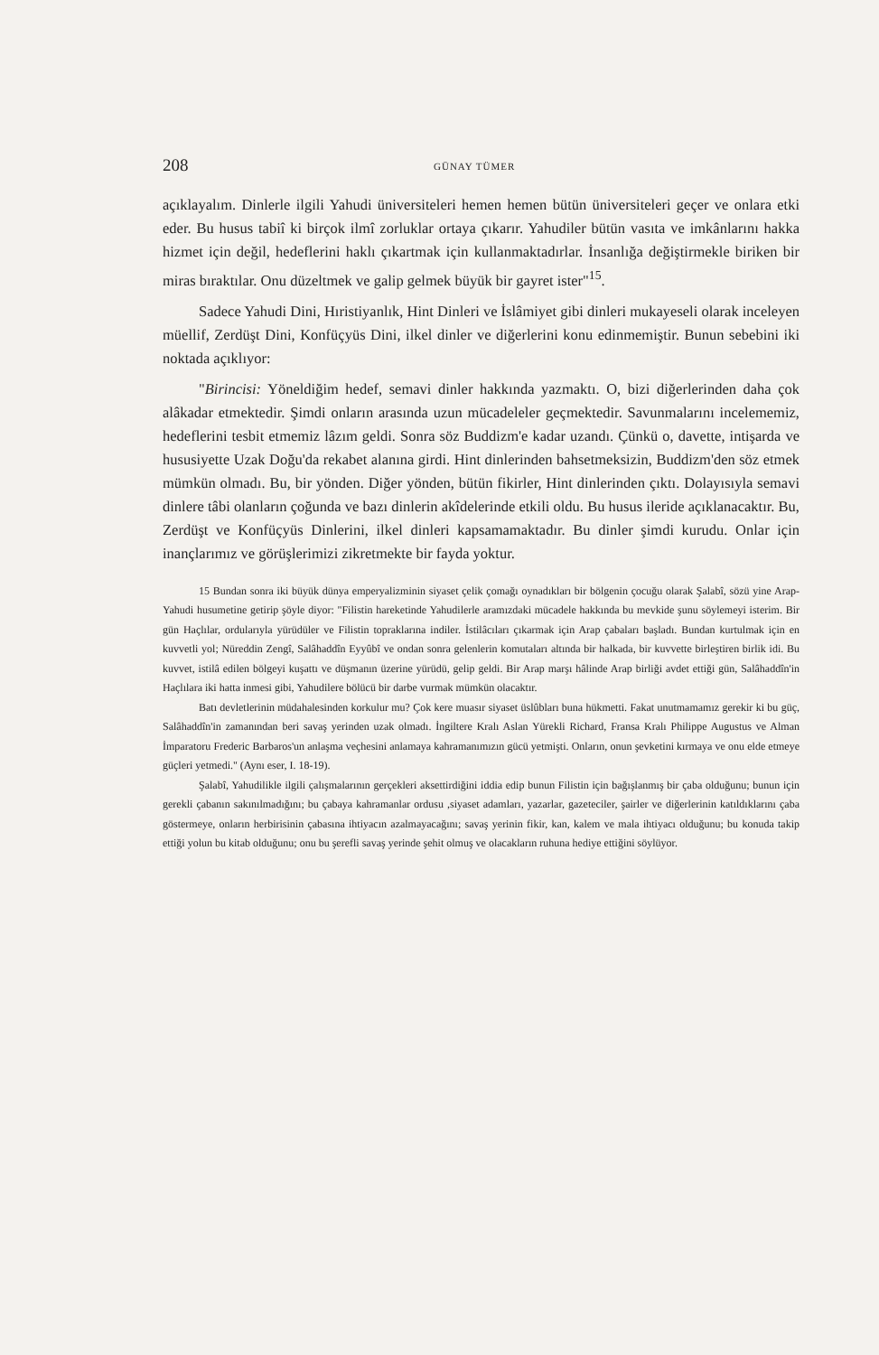208 GÜNAY TÜMER
açıklayalım. Dinlerle ilgili Yahudi üniversiteleri hemen hemen bütün üniversiteleri geçer ve onlara etki eder. Bu husus tabiî ki birçok ilmî zorluklar ortaya çıkarır. Yahudiler bütün vasıta ve imkânlarını hakka hizmet için değil, hedeflerini haklı çıkartmak için kullanmaktadırlar. İnsanlığa değiştirmekle biriken bir miras bıraktılar. Onu düzeltmek ve galip gelmek büyük bir gayret ister"<sup>15</sup>.
Sadece Yahudi Dini, Hıristiyanlık, Hint Dinleri ve İslâmiyet gibi dinleri mukayeseli olarak inceleyen müellif, Zerdüşt Dini, Konfüçyüs Dini, ilkel dinler ve diğerlerini konu edinmemiştir. Bunun sebebini iki noktada açıklıyor:
"Birincisi: Yöneldiğim hedef, semavi dinler hakkında yazmaktı. O, bizi diğerlerinden daha çok alâkadar etmektedir. Şimdi onların arasında uzun mücadeleler geçmektedir. Savunmalarını incelememiz, hedeflerini tesbit etmemiz lâzım geldi. Sonra söz Buddizm'e kadar uzandı. Çünkü o, davette, intişarda ve hususiyette Uzak Doğu'da rekabet alanına girdi. Hint dinlerinden bahsetmeksizin, Buddizm'den söz etmek mümkün olmadı. Bu, bir yönden. Diğer yönden, bütün fikirler, Hint dinlerinden çıktı. Dolayısıyla semavi dinlere tâbi olanların çoğunda ve bazı dinlerin akîdelerinde etkili oldu. Bu husus ileride açıklanacaktır. Bu, Zerdüşt ve Konfüçyüs Dinlerini, ilkel dinleri kapsamamaktadır. Bu dinler şimdi kurudu. Onlar için inançlarımız ve görüşlerimizi zikretmekte bir fayda yoktur.
15 Bundan sonra iki büyük dünya emperyalizminin siyaset çelik çomağı oynadıkları bir bölgenin çocuğu olarak Şalabî, sözü yine Arap-Yahudi husumetine getirip şöyle diyor: "Filistin hareketinde Yahudilerle aramızdaki mücadele hakkında bu mevkide şunu söylemeyi isterim. Bir gün Haçlılar, ordularıyla yürüdüler ve Filistin topraklarına indiler. İstilâcıları çıkarmak için Arap çabaları başladı. Bundan kurtulmak için en kuvvetli yol; Nüreddin Zengî, Salâhaddîn Eyyûbî ve ondan sonra gelenlerin komutaları altında bir halkada, bir kuvvette birleştiren birlik idi. Bu kuvvet, istilâ edilen bölgeyi kuşattı ve düşmanın üzerine yürüdü, gelip geldi. Bir Arap marşı hâlinde Arap birliği avdet ettiği gün, Salâhaddîn'in Haçlılara iki hatta inmesi gibi, Yahudilere bölücü bir darbe vurmak mümkün olacaktır.
Batı devletlerinin müdahalesinden korkulur mu? Çok kere muasır siyaset üslûbları buna hükmetti. Fakat unutmamamız gerekir ki bu güç, Salâhaddîn'in zamanından beri savaş yerinden uzak olmadı. İngiltere Kralı Aslan Yürekli Richard, Fransa Kralı Philippe Augustus ve Alman İmparatoru Frederic Barbaros'un anlaşma veçhesini anlamaya kahramanımızın gücü yetmişti. Onların, onun şevketini kırmaya ve onu elde etmeye güçleri yetmedi." (Aynı eser, I. 18-19).
Şalabî, Yahudilikle ilgili çalışmalarının gerçekleri aksettirdiğini iddia edip bunun Filistin için bağışlanmış bir çaba olduğunu; bunun için gerekli çabanın sakınılmadığını; bu çabaya kahramanlar ordusu ,siyaset adamları, yazarlar, gazeteciler, şairler ve diğerlerinin katıldıklarını çaba göstermeye, onların herbirisinin çabasına ihtiyacın azalmayacağını; savaş yerinin fikir, kan, kalem ve mala ihtiyacı olduğunu; bu konuda takip ettiği yolun bu kitab olduğunu; onu bu şerefli savaş yerinde şehit olmuş ve olacakların ruhuna hediye ettiğini söylüyor.